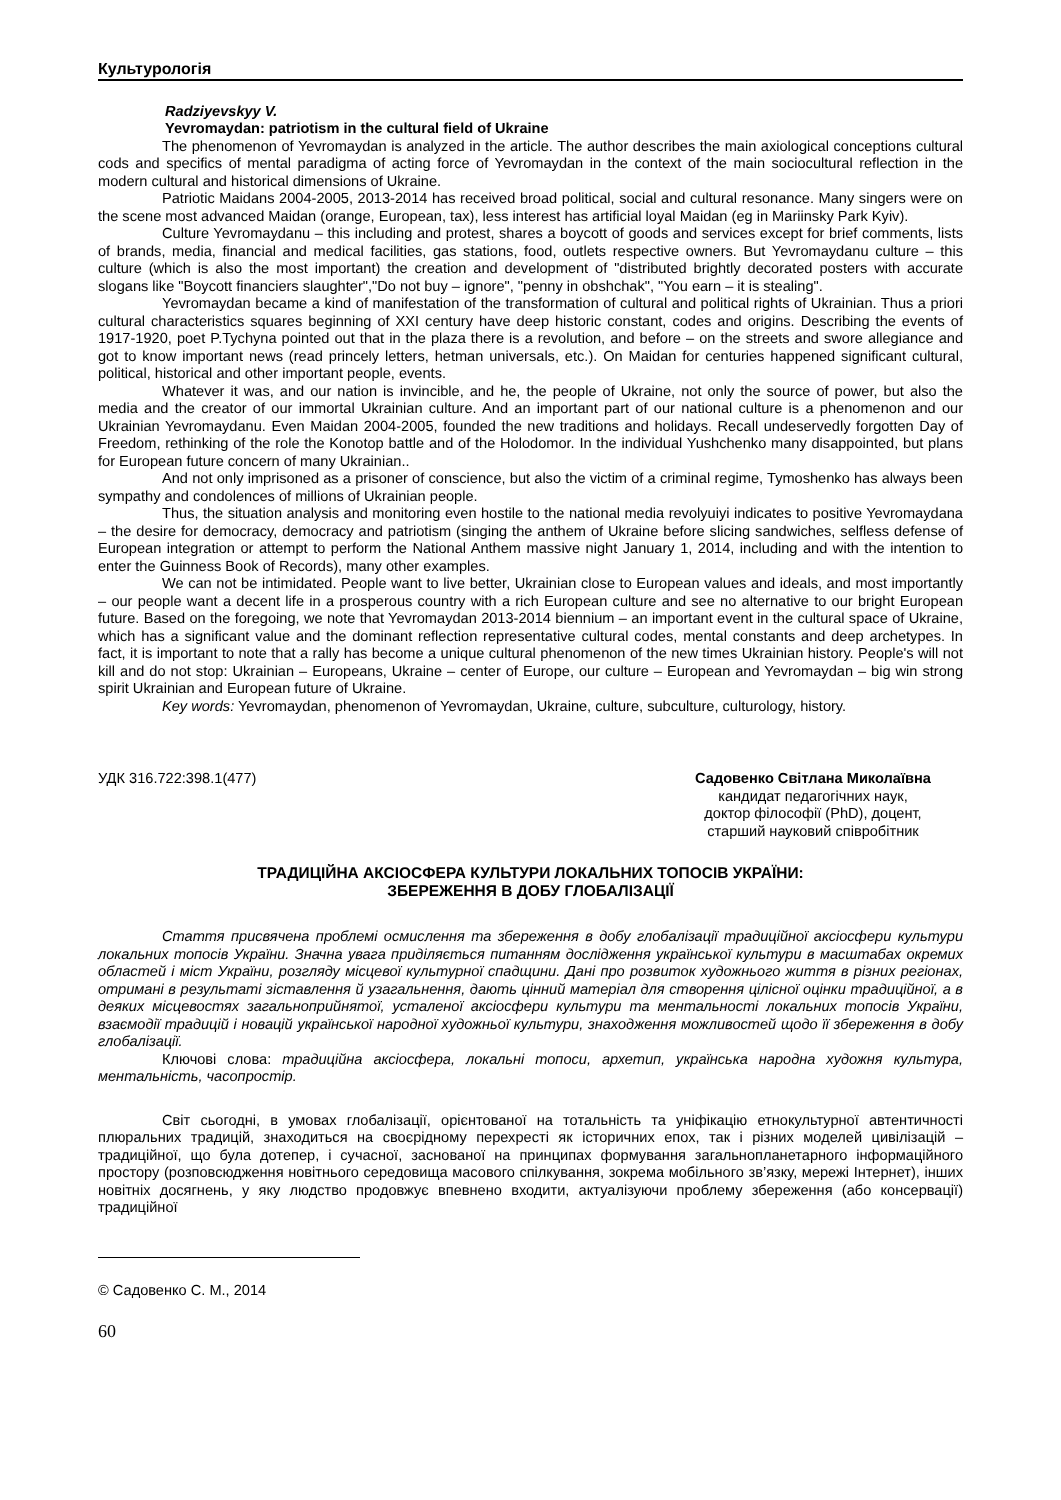Культурологія
Radziyevskyy V.
Yevromaydan: patriotism in the cultural field of Ukraine
The phenomenon of Yevromaydan is analyzed in the article. The author describes the main axiological conceptions cultural cods and specifics of mental paradigma of acting force of Yevromaydan in the context of the main sociocultural reflection in the modern cultural and historical dimensions of Ukraine.
Patriotic Maidans 2004-2005, 2013-2014 has received broad political, social and cultural resonance. Many singers were on the scene most advanced Maidan (orange, European, tax), less interest has artificial loyal Maidan (eg in Mariinsky Park Kyiv).
Culture Yevromaydanu – this including and protest, shares a boycott of goods and services except for brief comments, lists of brands, media, financial and medical facilities, gas stations, food, outlets respective owners. But Yevromaydanu culture – this culture (which is also the most important) the creation and development of "distributed brightly decorated posters with accurate slogans like "Boycott financiers slaughter","Do not buy – ignore", "penny in obshchak", "You earn – it is stealing".
Yevromaydan became a kind of manifestation of the transformation of cultural and political rights of Ukrainian. Thus a priori cultural characteristics squares beginning of XXI century have deep historic constant, codes and origins. Describing the events of 1917-1920, poet P.Tychyna pointed out that in the plaza there is a revolution, and before – on the streets and swore allegiance and got to know important news (read princely letters, hetman universals, etc.). On Maidan for centuries happened significant cultural, political, historical and other important people, events.
Whatever it was, and our nation is invincible, and he, the people of Ukraine, not only the source of power, but also the media and the creator of our immortal Ukrainian culture. And an important part of our national culture is a phenomenon and our Ukrainian Yevromaydanu. Even Maidan 2004-2005, founded the new traditions and holidays. Recall undeservedly forgotten Day of Freedom, rethinking of the role the Konotop battle and of the Holodomor. In the individual Yushchenko many disappointed, but plans for European future concern of many Ukrainian..
And not only imprisoned as a prisoner of conscience, but also the victim of a criminal regime, Tymoshenko has always been sympathy and condolences of millions of Ukrainian people.
Thus, the situation analysis and monitoring even hostile to the national media revolyuiyi indicates to positive Yevromaydana – the desire for democracy, democracy and patriotism (singing the anthem of Ukraine before slicing sandwiches, selfless defense of European integration or attempt to perform the National Anthem massive night January 1, 2014, including and with the intention to enter the Guinness Book of Records), many other examples.
We can not be intimidated. People want to live better, Ukrainian close to European values and ideals, and most importantly – our people want a decent life in a prosperous country with a rich European culture and see no alternative to our bright European future. Based on the foregoing, we note that Yevromaydan 2013-2014 biennium – an important event in the cultural space of Ukraine, which has a significant value and the dominant reflection representative cultural codes, mental constants and deep archetypes. In fact, it is important to note that a rally has become a unique cultural phenomenon of the new times Ukrainian history. People's will not kill and do not stop: Ukrainian – Europeans, Ukraine – center of Europe, our culture – European and Yevromaydan – big win strong spirit Ukrainian and European future of Ukraine.
Key words: Yevromaydan, phenomenon of Yevromaydan, Ukraine, culture, subculture, culturology, history.
УДК 316.722:398.1(477) Садовенко Світлана Миколаївна
кандидат педагогічних наук,
доктор філософії (PhD), доцент,
старший науковий співробітник
ТРАДИЦІЙНА АКСІОСФЕРА КУЛЬТУРИ ЛОКАЛЬНИХ ТОПОСІВ УКРАЇНИ:
ЗБЕРЕЖЕННЯ В ДОБУ ГЛОБАЛІЗАЦІЇ
Стаття присвячена проблемі осмислення та збереження в добу глобалізації традиційної аксіосфери культури локальних топосів України. Значна увага приділяється питанням дослідження української культури в масштабах окремих областей і міст України, розгляду місцевої культурної спадщини. Дані про розвиток художнього життя в різних регіонах, отримані в результаті зіставлення й узагальнення, дають цінний матеріал для створення цілісної оцінки традиційної, а в деяких місцевостях загальноприйнятої, усталеної аксіосфери культури та ментальності локальних топосів України, взаємодії традицій і новацій української народної художньої культури, знаходження можливостей щодо її збереження в добу глобалізації.
Ключові слова: традиційна аксіосфера, локальні топоси, архетип, українська народна художня культура, ментальність, часопростір.
Світ сьогодні, в умовах глобалізації, орієнтованої на тотальність та уніфікацію етнокультурної автентичності плюральних традицій, знаходиться на своєрідному перехресті як історичних епох, так і різних моделей цивілізацій – традиційної, що була дотепер, і сучасної, заснованої на принципах формування загальнопланетарного інформаційного простору (розповсюдження новітнього середовища масового спілкування, зокрема мобільного зв’язку, мережі Інтернет), інших новітніх досягнень, у яку людство продовжує впевнено входити, актуалізуючи проблему збереження (або консервації) традиційної
© Садовенко С. М., 2014
60